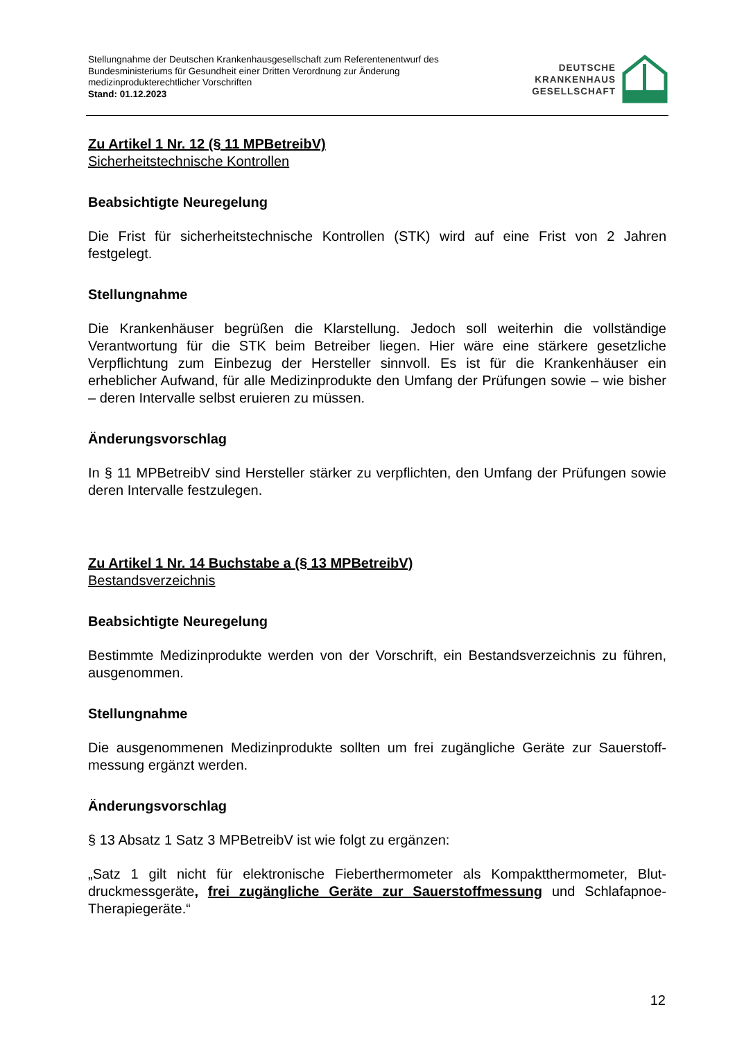Stellungnahme der Deutschen Krankenhausgesellschaft zum Referentenentwurf des
Bundesministeriums für Gesundheit einer Dritten Verordnung zur Änderung
medizinprodukterechtlicher Vorschriften
Stand: 01.12.2023
DEUTSCHE
KRANKENHAUS
GESELLSCHAFT
Zu Artikel 1 Nr. 12 (§ 11 MPBetreibV)
Sicherheitstechnische Kontrollen
Beabsichtigte Neuregelung
Die Frist für sicherheitstechnische Kontrollen (STK) wird auf eine Frist von 2 Jahren festgelegt.
Stellungnahme
Die Krankenhäuser begrüßen die Klarstellung. Jedoch soll weiterhin die vollständige Verantwortung für die STK beim Betreiber liegen. Hier wäre eine stärkere gesetzliche Verpflichtung zum Einbezug der Hersteller sinnvoll. Es ist für die Krankenhäuser ein erheblicher Aufwand, für alle Medizinprodukte den Umfang der Prüfungen sowie – wie bisher – deren Intervalle selbst eruieren zu müssen.
Änderungsvorschlag
In § 11 MPBetreibV sind Hersteller stärker zu verpflichten, den Umfang der Prüfungen sowie deren Intervalle festzulegen.
Zu Artikel 1 Nr. 14 Buchstabe a (§ 13 MPBetreibV)
Bestandsverzeichnis
Beabsichtigte Neuregelung
Bestimmte Medizinprodukte werden von der Vorschrift, ein Bestandsverzeichnis zu führen, ausgenommen.
Stellungnahme
Die ausgenommenen Medizinprodukte sollten um frei zugängliche Geräte zur Sauerstoff-messung ergänzt werden.
Änderungsvorschlag
§ 13 Absatz 1 Satz 3 MPBetreibV ist wie folgt zu ergänzen:
„Satz 1 gilt nicht für elektronische Fieberthermometer als Kompaktthermometer, Blut-druckmessgeräte, frei zugängliche Geräte zur Sauerstoffmessung und Schlafapnoe-Therapiegeräte.“
12